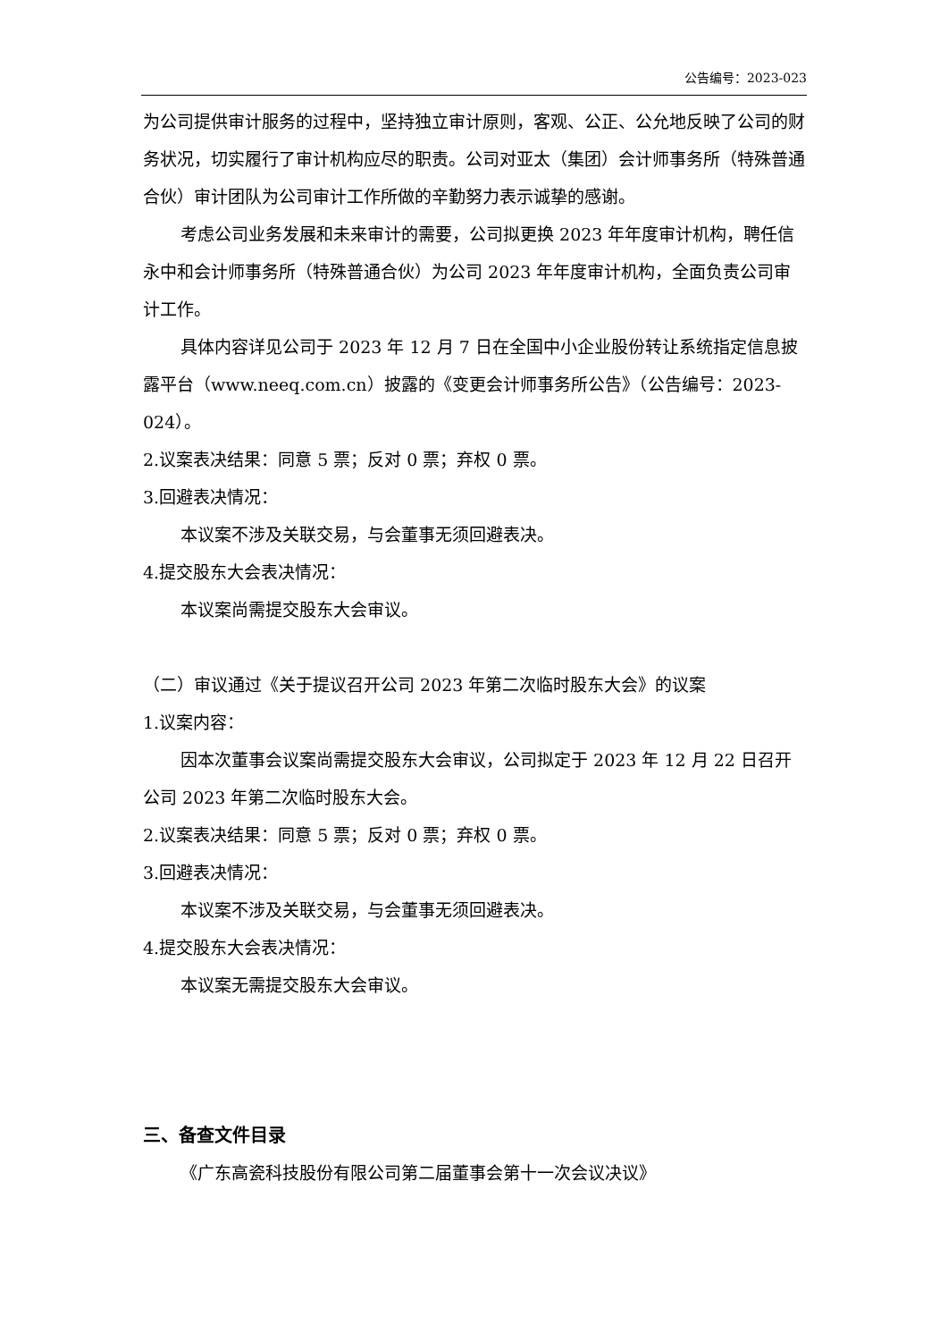公告编号：2023-023
为公司提供审计服务的过程中，坚持独立审计原则，客观、公正、公允地反映了公司的财务状况，切实履行了审计机构应尽的职责。公司对亚太（集团）会计师事务所（特殊普通合伙）审计团队为公司审计工作所做的辛勤努力表示诚挚的感谢。
考虑公司业务发展和未来审计的需要，公司拟更换 2023 年年度审计机构，聘任信永中和会计师事务所（特殊普通合伙）为公司 2023 年年度审计机构，全面负责公司审计工作。
具体内容详见公司于 2023 年 12 月 7 日在全国中小企业股份转让系统指定信息披露平台（www.neeq.com.cn）披露的《变更会计师事务所公告》（公告编号：2023-024）。
2.议案表决结果：同意 5 票；反对 0 票；弃权 0 票。
3.回避表决情况：
本议案不涉及关联交易，与会董事无须回避表决。
4.提交股东大会表决情况：
本议案尚需提交股东大会审议。
（二）审议通过《关于提议召开公司 2023 年第二次临时股东大会》的议案
1.议案内容：
因本次董事会议案尚需提交股东大会审议，公司拟定于 2023 年 12 月 22 日召开公司 2023 年第二次临时股东大会。
2.议案表决结果：同意 5 票；反对 0 票；弃权 0 票。
3.回避表决情况：
本议案不涉及关联交易，与会董事无须回避表决。
4.提交股东大会表决情况：
本议案无需提交股东大会审议。
三、备查文件目录
《广东高瓷科技股份有限公司第二届董事会第十一次会议决议》